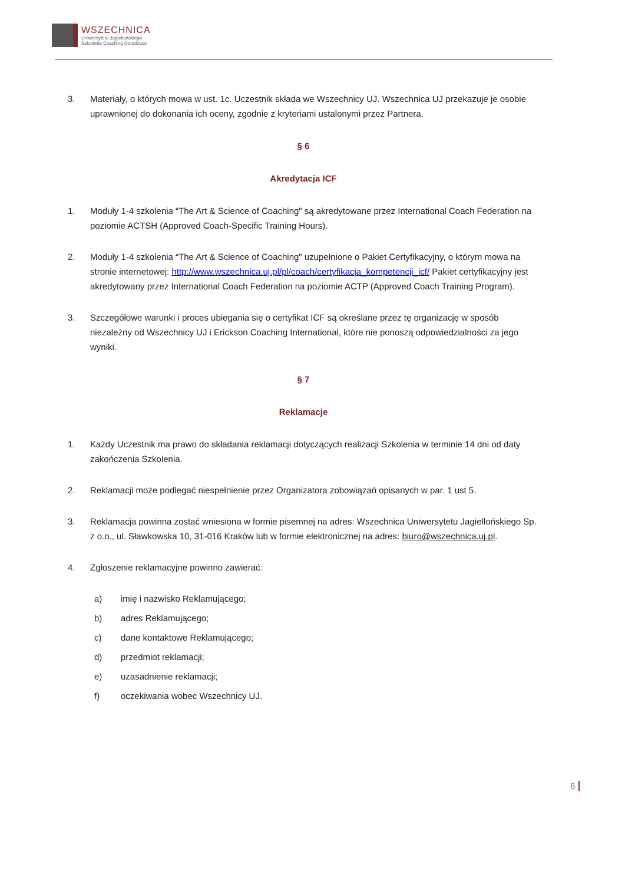WSZECHNICA
Uniwersytetu Jagiellońskiego
Szkolenia Coaching Doradztwo
3. Materiały, o których mowa w ust. 1c. Uczestnik składa we Wszechnicy UJ. Wszechnica UJ przekazuje je osobie uprawnionej do dokonania ich oceny, zgodnie z kryteriami ustalonymi przez Partnera.
§ 6
Akredytacja ICF
1. Moduły 1-4 szkolenia “The Art & Science of Coaching" są akredytowane przez International Coach Federation na poziomie ACTSH (Approved Coach-Specific Training Hours).
2. Moduły 1-4 szkolenia “The Art & Science of Coaching" uzupełnione o Pakiet Certyfikacyjny, o którym mowa na stronie internetowej: http://www.wszechnica.uj.pl/pl/coach/certyfikacja_kompetencji_icf/ Pakiet certyfikacyjny jest akredytowany przez International Coach Federation na poziomie ACTP (Approved Coach Training Program).
3. Szczegółowe warunki i proces ubiegania się o certyfikat ICF są określane przez tę organizację w sposób niezależny od Wszechnicy UJ i Erickson Coaching International, które nie ponoszą odpowiedzialności za jego wyniki.
§ 7
Reklamacje
1. Każdy Uczestnik ma prawo do składania reklamacji dotyczących realizacji Szkolenia w terminie 14 dni od daty zakończenia Szkolenia.
2. Reklamacji może podlegać niespełnienie przez Organizatora zobowiązań opisanych w par. 1 ust 5.
3. Reklamacja powinna zostać wniesiona w formie pisemnej na adres: Wszechnica Uniwersytetu Jagiellońskiego Sp. z o.o., ul. Sławkowska 10, 31-016 Kraków lub w formie elektronicznej na adres: biuro@wszechnica.uj.pl.
4. Zgłoszenie reklamacyjne powinno zawierać:
a) imię i nazwisko Reklamującego;
b) adres Reklamującego;
c) dane kontaktowe Reklamującego;
d) przedmiot reklamacji;
e) uzasadnienie reklamacji;
f) oczekiwania wobec Wszechnicy UJ.
6